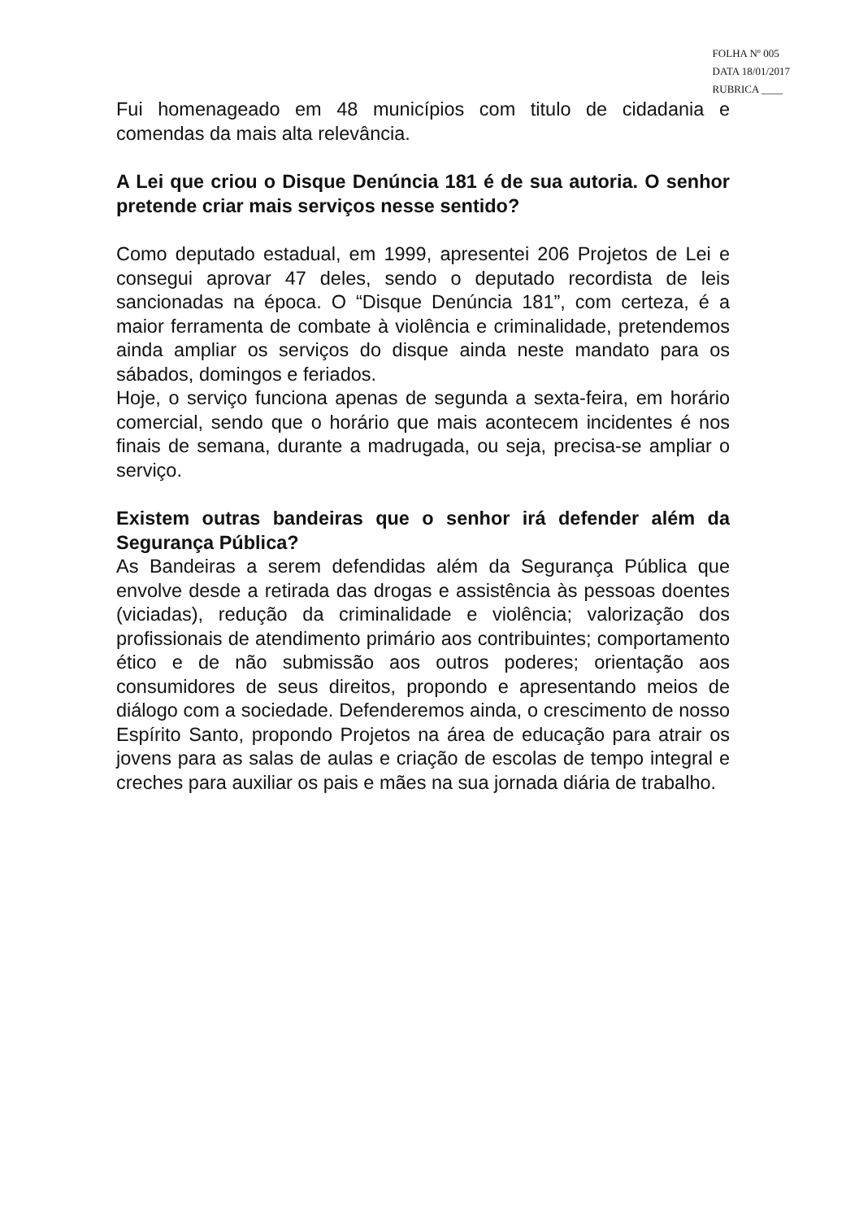FOLHA Nº 005
DATA 18/01/2017
RUBRICA ____
Fui homenageado em 48 municípios com titulo de cidadania e comendas da mais alta relevância.
A Lei que criou o Disque Denúncia 181 é de sua autoria. O senhor pretende criar mais serviços nesse sentido?
Como deputado estadual, em 1999, apresentei 206 Projetos de Lei e consegui aprovar 47 deles, sendo o deputado recordista de leis sancionadas na época. O “Disque Denúncia 181”, com certeza, é a maior ferramenta de combate à violência e criminalidade, pretendemos ainda ampliar os serviços do disque ainda neste mandato para os sábados, domingos e feriados.
Hoje, o serviço funciona apenas de segunda a sexta-feira, em horário comercial, sendo que o horário que mais acontecem incidentes é nos finais de semana, durante a madrugada, ou seja, precisa-se ampliar o serviço.
Existem outras bandeiras que o senhor irá defender além da Segurança Pública?
As Bandeiras a serem defendidas além da Segurança Pública que envolve desde a retirada das drogas e assistência às pessoas doentes (viciadas), redução da criminalidade e violência; valorização dos profissionais de atendimento primário aos contribuintes; comportamento ético e de não submissão aos outros poderes; orientação aos consumidores de seus direitos, propondo e apresentando meios de diálogo com a sociedade. Defenderemos ainda, o crescimento de nosso Espírito Santo, propondo Projetos na área de educação para atrair os jovens para as salas de aulas e criação de escolas de tempo integral e creches para auxiliar os pais e mães na sua jornada diária de trabalho.